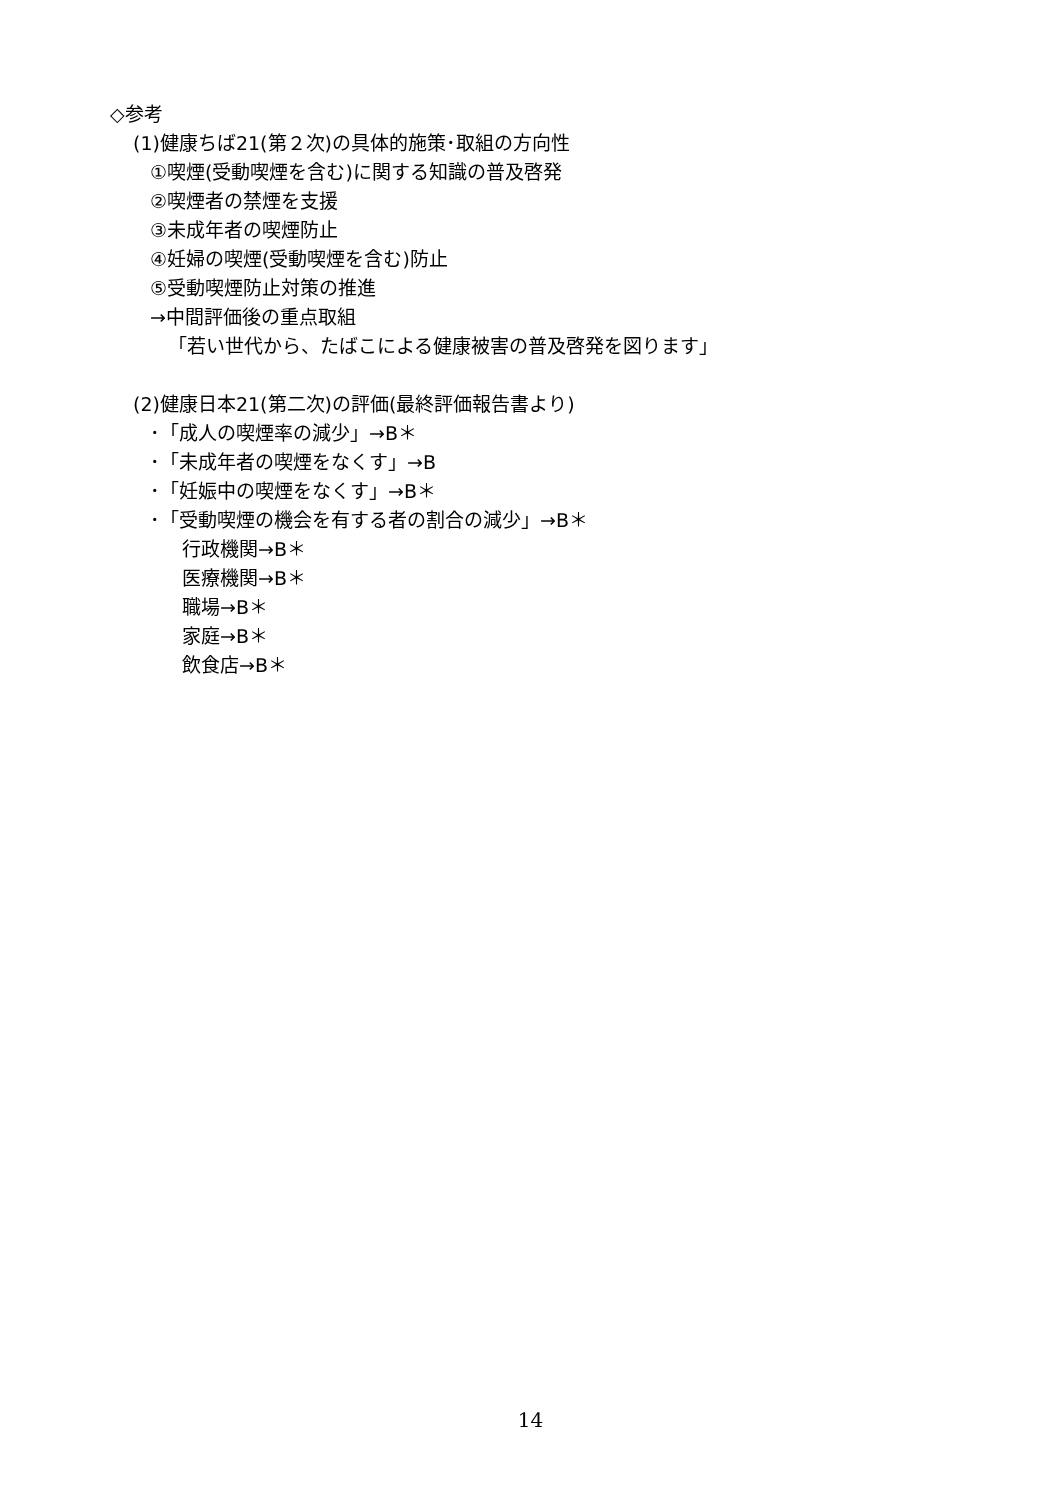◇参考
(1)健康ちば21(第２次)の具体的施策･取組の方向性
①喫煙(受動喫煙を含む)に関する知識の普及啓発
②喫煙者の禁煙を支援
③未成年者の喫煙防止
④妊婦の喫煙(受動喫煙を含む)防止
⑤受動喫煙防止対策の推進
→中間評価後の重点取組
「若い世代から、たばこによる健康被害の普及啓発を図ります」
(2)健康日本21(第二次)の評価(最終評価報告書より)
･「成人の喫煙率の減少」→B＊
･「未成年者の喫煙をなくす」→B
･「妊娠中の喫煙をなくす」→B＊
･「受動喫煙の機会を有する者の割合の減少」→B＊
行政機関→B＊
医療機関→B＊
職場→B＊
家庭→B＊
飲食店→B＊
14